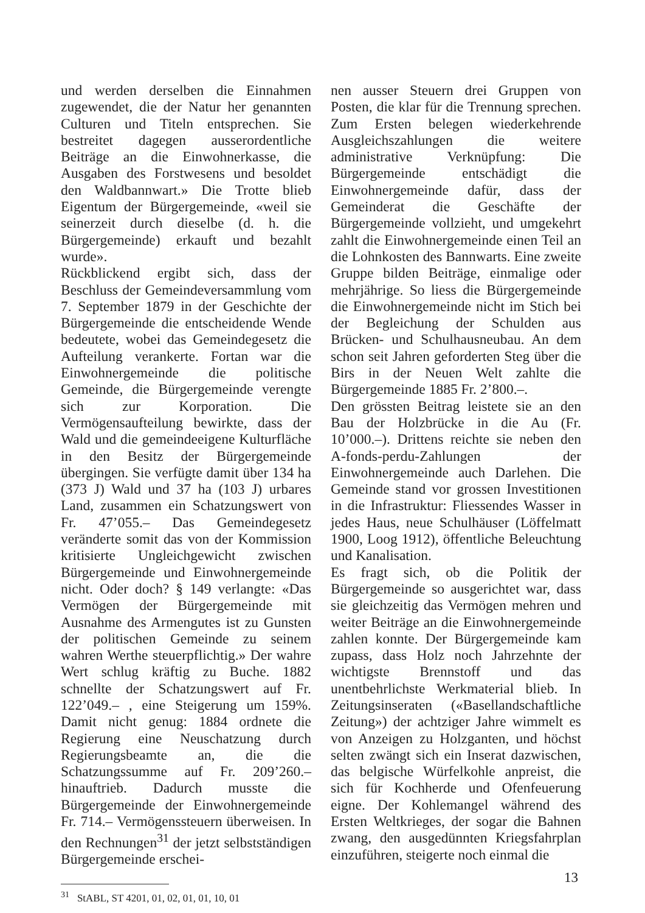und werden derselben die Einnahmen zugewendet, die der Natur her genannten Culturen und Titeln entsprechen. Sie bestreitet dagegen ausserordentliche Beiträge an die Einwohnerkasse, die Ausgaben des Forstwesens und besoldet den Waldbannwart.» Die Trotte blieb Eigentum der Bürgergemeinde, «weil sie seinerzeit durch dieselbe (d. h. die Bürgergemeinde) erkauft und bezahlt wurde».
Rückblickend ergibt sich, dass der Beschluss der Gemeindeversammlung vom 7. September 1879 in der Geschichte der Bürgergemeinde die entscheidende Wende bedeutete, wobei das Gemeindegesetz die Aufteilung verankerte. Fortan war die Einwohnergemeinde die politische Gemeinde, die Bürgergemeinde verengte sich zur Korporation. Die Vermögensaufteilung bewirkte, dass der Wald und die gemeindeeigene Kulturfläche in den Besitz der Bürgergemeinde übergingen. Sie verfügte damit über 134 ha (373 J) Wald und 37 ha (103 J) urbares Land, zusammen ein Schatzungswert von Fr. 47’055.– Das Gemeindegesetz veränderte somit das von der Kommission kritisierte Ungleichgewicht zwischen Bürgergemeinde und Einwohnergemeinde nicht. Oder doch? § 149 verlangte: «Das Vermögen der Bürgergemeinde mit Ausnahme des Armengutes ist zu Gunsten der politischen Gemeinde zu seinem wahren Werthe steuerpflichtig.» Der wahre Wert schlug kräftig zu Buche. 1882 schnellte der Schatzungswert auf Fr. 122’049.– , eine Steigerung um 159%. Damit nicht genug: 1884 ordnete die Regierung eine Neuschatzung durch Regierungsbeamte an, die die Schatzungssumme auf Fr. 209’260.– hinauftrieb. Dadurch musste die Bürgergemeinde der Einwohnergemeinde Fr. 714.– Vermögenssteuern überweisen. In den Rechnungen<sup>31</sup> der jetzt selbstständigen Bürgergemeinde erschei-
<sup>31</sup> StABL, ST 4201, 01, 02, 01, 01, 10, 01
nen ausser Steuern drei Gruppen von Posten, die klar für die Trennung sprechen. Zum Ersten belegen wiederkehrende Ausgleichszahlungen die weitere administrative Verknüpfung: Die Bürgergemeinde entschädigt die Einwohnergemeinde dafür, dass der Gemeinderat die Geschäfte der Bürgergemeinde vollzieht, und umgekehrt zahlt die Einwohnergemeinde einen Teil an die Lohnkosten des Bannwarts. Eine zweite Gruppe bilden Beiträge, einmalige oder mehrjährige. So liess die Bürgergemeinde die Einwohnergemeinde nicht im Stich bei der Begleichung der Schulden aus Brücken- und Schulhausneubau. An dem schon seit Jahren geforderten Steg über die Birs in der Neuen Welt zahlte die Bürgergemeinde 1885 Fr. 2’800.–.
Den grössten Beitrag leistete sie an den Bau der Holzbrücke in die Au (Fr. 10’000.–). Drittens reichte sie neben den A-fonds-perdu-Zahlungen der Einwohnergemeinde auch Darlehen. Die Gemeinde stand vor grossen Investitionen in die Infrastruktur: Fliessendes Wasser in jedes Haus, neue Schulhäuser (Löffelmatt 1900, Loog 1912), öffentliche Beleuchtung und Kanalisation.
Es fragt sich, ob die Politik der Bürgergemeinde so ausgerichtet war, dass sie gleichzeitig das Vermögen mehren und weiter Beiträge an die Einwohnergemeinde zahlen konnte. Der Bürgergemeinde kam zupass, dass Holz noch Jahrzehnte der wichtigste Brennstoff und das unentbehrlichste Werkmaterial blieb. In Zeitungsinseraten («Basellandschaftliche Zeitung») der achtziger Jahre wimmelt es von Anzeigen zu Holzganten, und höchst selten zwängt sich ein Inserat dazwischen, das belgische Würfelkohle anpreist, die sich für Kochherde und Ofenfeuerung eigne. Der Kohlemangel während des Ersten Weltkrieges, der sogar die Bahnen zwang, den ausgedünnten Kriegsfahrplan einzuführen, steigerte noch einmal die
13